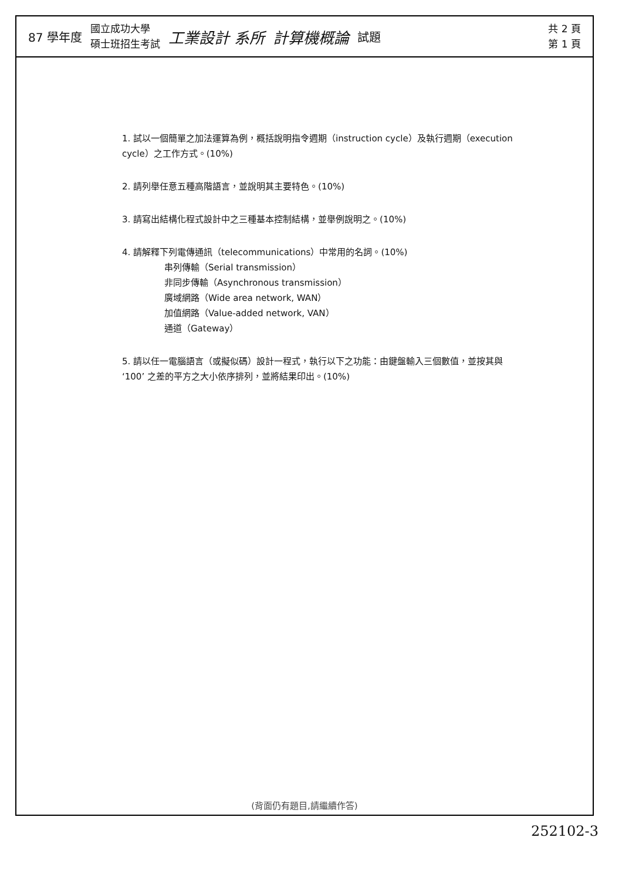87 學年度 國立成功大學
碩士班招生考試 工業設計 系所 計算機概論 試題 共 2 頁
第 1 頁
1. 試以一個簡單之加法運算為例，概括說明指令週期（instruction cycle）及執行週期（execution cycle）之工作方式。(10%)
2. 請列舉任意五種高階語言，並說明其主要特色。(10%)
3. 請寫出結構化程式設計中之三種基本控制結構，並舉例說明之。(10%)
4. 請解釋下列電傳通訊（telecommunications）中常用的名詞。(10%)
串列傳輸（Serial transmission）
非同步傳輸（Asynchronous transmission）
廣域網路（Wide area network, WAN）
加值網路（Value-added network, VAN）
通道（Gateway）
5. 請以任一電腦語言（或擬似碼）設計一程式，執行以下之功能：由鍵盤輸入三個數值，並按其與 ‘100’ 之差的平方之大小依序排列，並將結果印出。(10%)
(背面仍有題目,請繼續作答)
252102-3